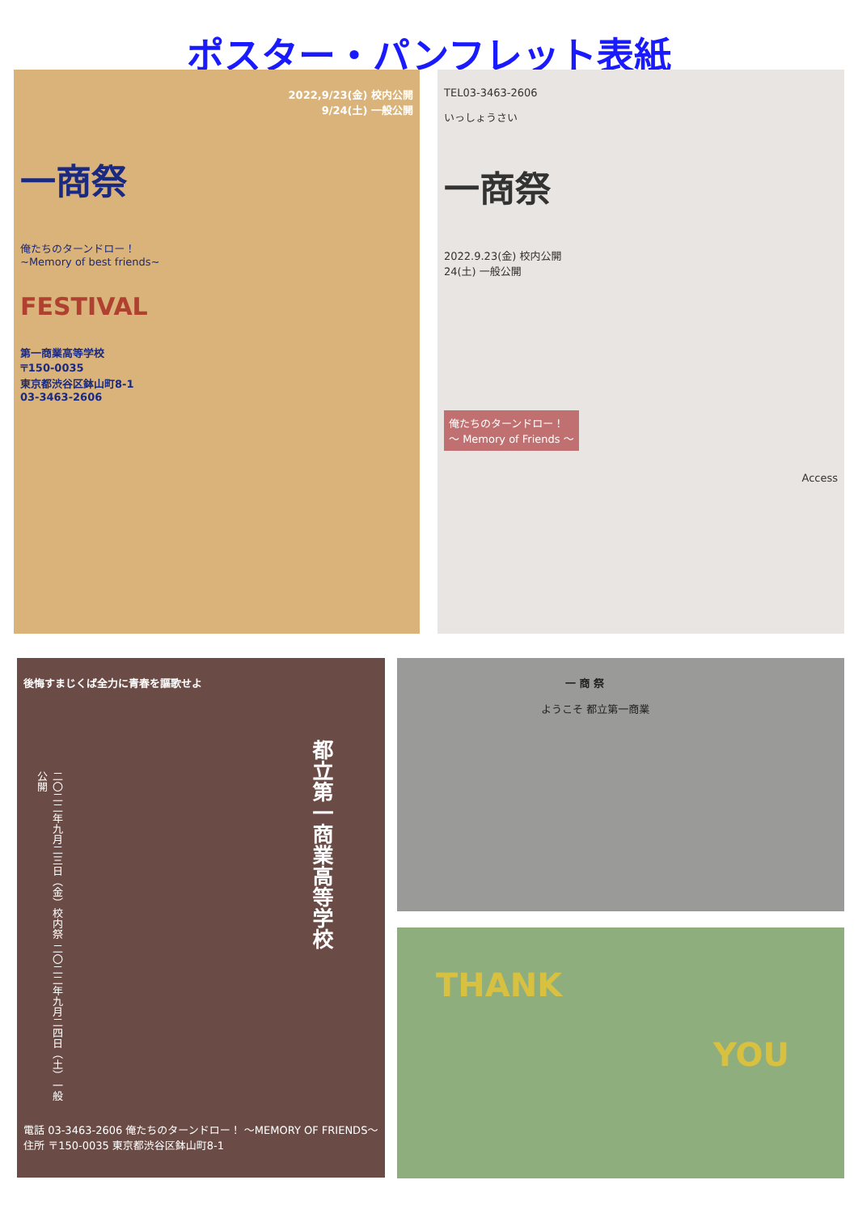ポスター・パンフレット表紙
2022,9/23(金) 校内公開
9/24(土) 一般公開
一商祭
俺たちのターンドロー！
~Memory of best friends~
FESTIVAL
第一商業高等学校
〒150-0035
東京都渋谷区鉢山町8-1
03-3463-2606
TEL03-3463-2606
いっしょうさい
一商祭
2022.9.23(金) 校内公開
24(土) 一般公開
俺たちのターンドロー！
～ Memory of Friends ～
Access
後悔すまじくば全力に青春を謳歌せよ
都立第一商業高等学校
二〇二二年九月二三日（金）校内祭 二〇二二年九月二四日（土）一般公開
電話 03-3463-2606 俺たちのターンドロー！ ～MEMORY OF FRIENDS～
住所 〒150-0035 東京都渋谷区鉢山町8-1
一 商 祭
ようこそ 都立第一商業
THANK
YOU